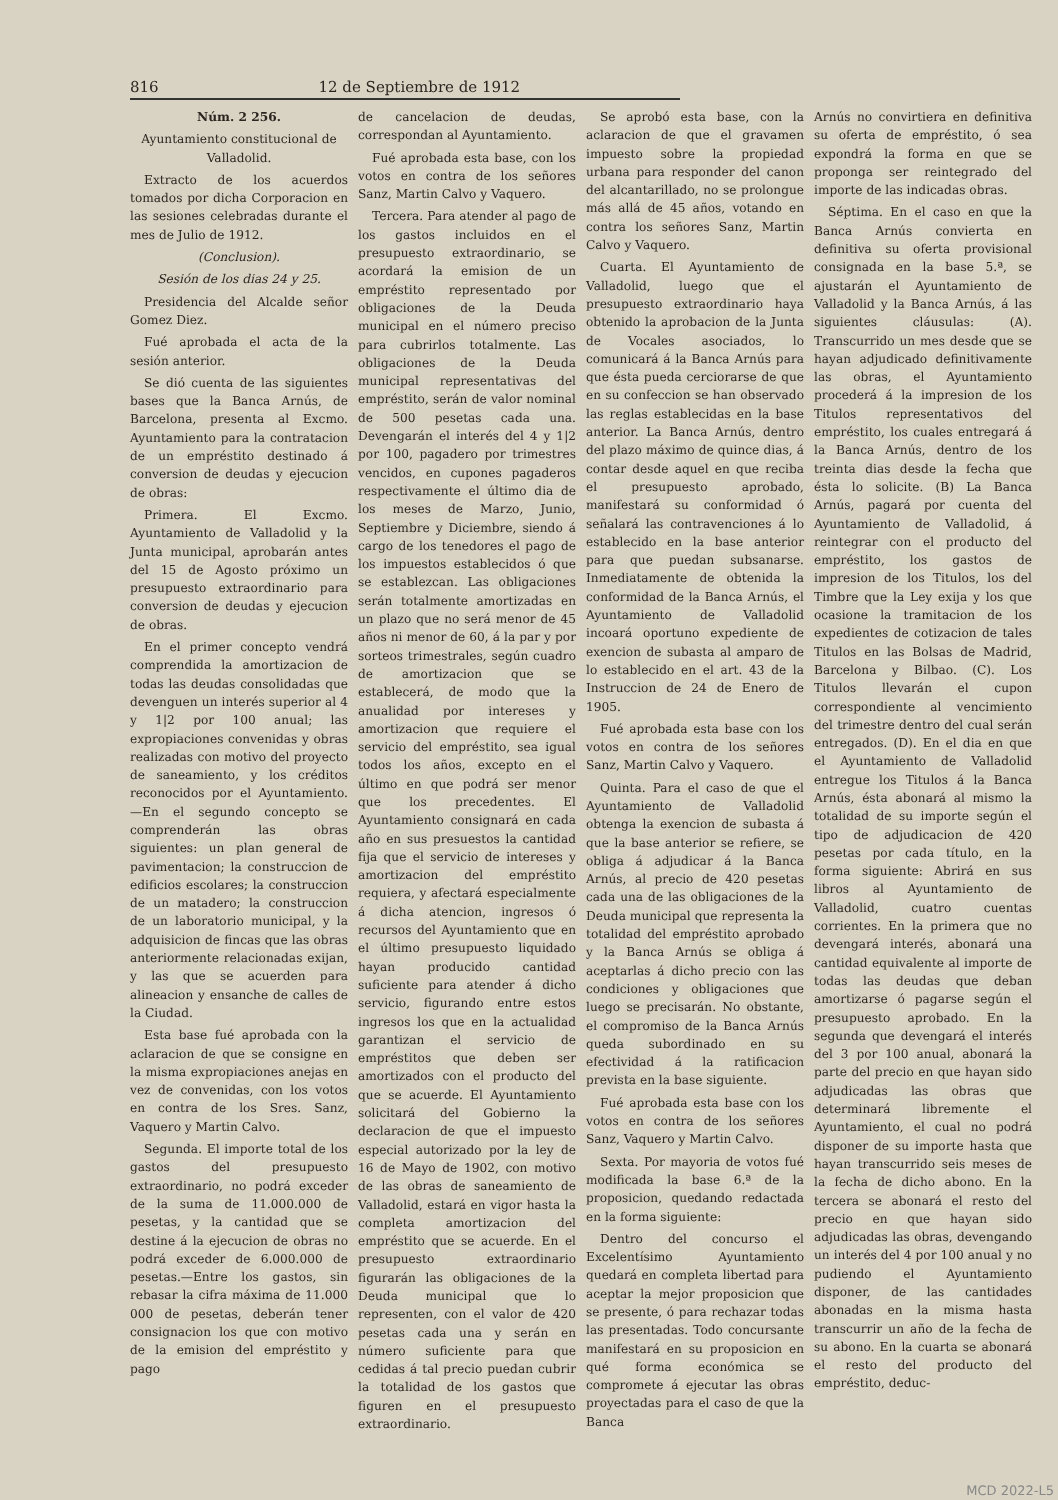816 12 de Septiembre de 1912
Núm. 2 256.
Ayuntamiento constitucional de Valladolid.
Extracto de los acuerdos tomados por dicha Corporacion en las sesiones celebradas durante el mes de Julio de 1912.
(Conclusion).
Sesión de los dias 24 y 25.
Presidencia del Alcalde señor Gomez Diez.
Fué aprobada el acta de la sesión anterior.
Se dió cuenta de las siguientes bases que la Banca Arnús, de Barcelona, presenta al Excmo. Ayuntamiento para la contratacion de un empréstito destinado á conversion de deudas y ejecucion de obras:
Primera. El Excmo. Ayuntamiento de Valladolid y la Junta municipal, aprobarán antes del 15 de Agosto próximo un presupuesto extraordinario para conversion de deudas y ejecucion de obras.
En el primer concepto vendrá comprendida la amortizacion de todas las deudas consolidadas que devenguen un interés superior al 4 y 1|2 por 100 anual; las expropiaciones convenidas y obras realizadas con motivo del proyecto de saneamiento, y los créditos reconocidos por el Ayuntamiento. —En el segundo concepto se comprenderán las obras siguientes: un plan general de pavimentacion; la construccion de edificios escolares; la construccion de un matadero; la construccion de un laboratorio municipal, y la adquisicion de fincas que las obras anteriormente relacionadas exijan, y las que se acuerden para alineacion y ensanche de calles de la Ciudad.
Esta base fué aprobada con la aclaracion de que se consigne en la misma expropiaciones anejas en vez de convenidas, con los votos en contra de los Sres. Sanz, Vaquero y Martin Calvo.
Segunda. El importe total de los gastos del presupuesto extraordinario, no podrá exceder de la suma de 11.000.000 de pesetas, y la cantidad que se destine á la ejecucion de obras no podrá exceder de 6.000.000 de pesetas.—Entre los gastos, sin rebasar la cifra máxima de 11.000 000 de pesetas, deberán tener consignacion los que con motivo de la emision del empréstito y pago
de cancelacion de deudas, correspondan al Ayuntamiento.
Fué aprobada esta base, con los votos en contra de los señores Sanz, Martin Calvo y Vaquero.
Tercera. Para atender al pago de los gastos incluidos en el presupuesto extraordinario, se acordará la emision de un empréstito representado por obligaciones de la Deuda municipal en el número preciso para cubrirlos totalmente. Las obligaciones de la Deuda municipal representativas del empréstito, serán de valor nominal de 500 pesetas cada una. Devengarán el interés del 4 y 1|2 por 100, pagadero por trimestres vencidos, en cupones pagaderos respectivamente el último dia de los meses de Marzo, Junio, Septiembre y Diciembre, siendo á cargo de los tenedores el pago de los impuestos establecidos ó que se establezcan. Las obligaciones serán totalmente amortizadas en un plazo que no será menor de 45 años ni menor de 60, á la par y por sorteos trimestrales, según cuadro de amortizacion que se establecerá, de modo que la anualidad por intereses y amortizacion que requiere el servicio del empréstito, sea igual todos los años, excepto en el último en que podrá ser menor que los precedentes. El Ayuntamiento consignará en cada año en sus presuestos la cantidad fija que el servicio de intereses y amortizacion del empréstito requiera, y afectará especialmente á dicha atencion, ingresos ó recursos del Ayuntamiento que en el último presupuesto liquidado hayan producido cantidad suficiente para atender á dicho servicio, figurando entre estos ingresos los que en la actualidad garantizan el servicio de empréstitos que deben ser amortizados con el producto del que se acuerde. El Ayuntamiento solicitará del Gobierno la declaracion de que el impuesto especial autorizado por la ley de 16 de Mayo de 1902, con motivo de las obras de saneamiento de Valladolid, estará en vigor hasta la completa amortizacion del empréstito que se acuerde. En el presupuesto extraordinario figurarán las obligaciones de la Deuda municipal que lo representen, con el valor de 420 pesetas cada una y serán en número suficiente para que cedidas á tal precio puedan cubrir la totalidad de los gastos que figuren en el presupuesto extraordinario.
Se aprobó esta base, con la aclaracion de que el gravamen impuesto sobre la propiedad urbana para responder del canon del alcantarillado, no se prolongue más allá de 45 años, votando en contra los señores Sanz, Martin Calvo y Vaquero.
Cuarta. El Ayuntamiento de Valladolid, luego que el presupuesto extraordinario haya obtenido la aprobacion de la Junta de Vocales asociados, lo comunicará á la Banca Arnús para que ésta pueda cerciorarse de que en su confeccion se han observado las reglas establecidas en la base anterior. La Banca Arnús, dentro del plazo máximo de quince dias, á contar desde aquel en que reciba el presupuesto aprobado, manifestará su conformidad ó señalará las contravenciones á lo establecido en la base anterior para que puedan subsanarse. Inmediatamente de obtenida la conformidad de la Banca Arnús, el Ayuntamiento de Valladolid incoará oportuno expediente de exencion de subasta al amparo de lo establecido en el art. 43 de la Instruccion de 24 de Enero de 1905.
Fué aprobada esta base con los votos en contra de los señores Sanz, Martin Calvo y Vaquero.
Quinta. Para el caso de que el Ayuntamiento de Valladolid obtenga la exencion de subasta á que la base anterior se refiere, se obliga á adjudicar á la Banca Arnús, al precio de 420 pesetas cada una de las obligaciones de la Deuda municipal que representa la totalidad del empréstito aprobado y la Banca Arnús se obliga á aceptarlas á dicho precio con las condiciones y obligaciones que luego se precisarán. No obstante, el compromiso de la Banca Arnús queda subordinado en su efectividad á la ratificacion prevista en la base siguiente.
Fué aprobada esta base con los votos en contra de los señores Sanz, Vaquero y Martin Calvo.
Sexta. Por mayoria de votos fué modificada la base 6.ª de la proposicion, quedando redactada en la forma siguiente:
Dentro del concurso el Excelentísimo Ayuntamiento quedará en completa libertad para aceptar la mejor proposicion que se presente, ó para rechazar todas las presentadas. Todo concursante manifestará en su proposicion en qué forma económica se compromete á ejecutar las obras proyectadas para el caso de que la Banca
Arnús no convirtiera en definitiva su oferta de empréstito, ó sea expondrá la forma en que se proponga ser reintegrado del importe de las indicadas obras.
Séptima. En el caso en que la Banca Arnús convierta en definitiva su oferta provisional consignada en la base 5.ª, se ajustarán el Ayuntamiento de Valladolid y la Banca Arnús, á las siguientes cláusulas: (A). Transcurrido un mes desde que se hayan adjudicado definitivamente las obras, el Ayuntamiento procederá á la impresion de los Titulos representativos del empréstito, los cuales entregará á la Banca Arnús, dentro de los treinta dias desde la fecha que ésta lo solicite. (B) La Banca Arnús, pagará por cuenta del Ayuntamiento de Valladolid, á reintegrar con el producto del empréstito, los gastos de impresion de los Titulos, los del Timbre que la Ley exija y los que ocasione la tramitacion de los expedientes de cotizacion de tales Titulos en las Bolsas de Madrid, Barcelona y Bilbao. (C). Los Titulos llevarán el cupon correspondiente al vencimiento del trimestre dentro del cual serán entregados. (D). En el dia en que el Ayuntamiento de Valladolid entregue los Titulos á la Banca Arnús, ésta abonará al mismo la totalidad de su importe según el tipo de adjudicacion de 420 pesetas por cada título, en la forma siguiente: Abrirá en sus libros al Ayuntamiento de Valladolid, cuatro cuentas corrientes. En la primera que no devengará interés, abonará una cantidad equivalente al importe de todas las deudas que deban amortizarse ó pagarse según el presupuesto aprobado. En la segunda que devengará el interés del 3 por 100 anual, abonará la parte del precio en que hayan sido adjudicadas las obras que determinará libremente el Ayuntamiento, el cual no podrá disponer de su importe hasta que hayan transcurrido seis meses de la fecha de dicho abono. En la tercera se abonará el resto del precio en que hayan sido adjudicadas las obras, devengando un interés del 4 por 100 anual y no pudiendo el Ayuntamiento disponer, de las cantidades abonadas en la misma hasta transcurrir un año de la fecha de su abono. En la cuarta se abonará el resto del producto del empréstito, deduc-
MCD 2022-L5